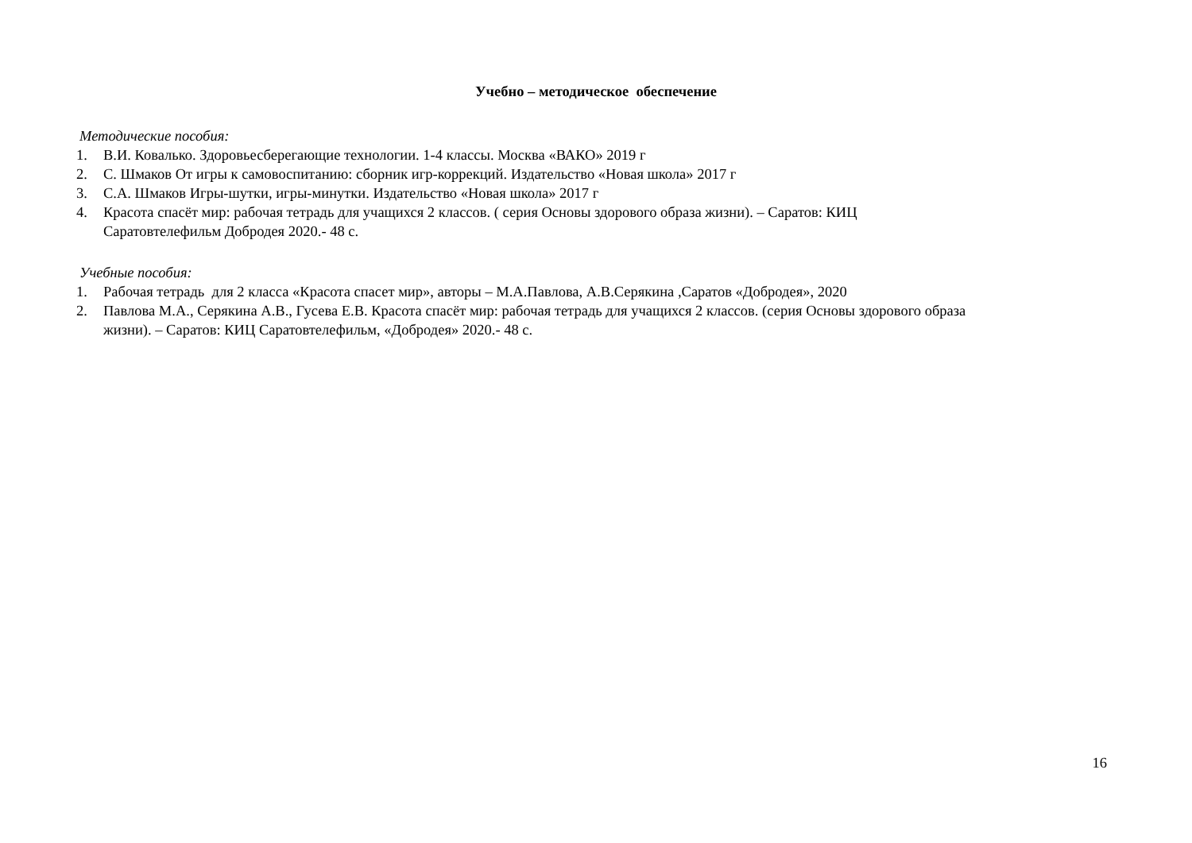Учебно – методическое обеспечение
Методические пособия:
1. В.И. Ковалько. Здоровьесберегающие технологии. 1-4 классы. Москва «ВАКО» 2019 г
2. С. Шмаков От игры к самовоспитанию: сборник игр-коррекций. Издательство «Новая школа» 2017 г
3. С.А. Шмаков Игры-шутки, игры-минутки. Издательство «Новая школа» 2017 г
4. Красота спасёт мир: рабочая тетрадь для учащихся 2 классов. ( серия Основы здорового образа жизни). – Саратов: КИЦ Саратовтелефильм Добродея 2020.- 48 с.
Учебные пособия:
1. Рабочая тетрадь для 2 класса «Красота спасет мир», авторы – М.А.Павлова, А.В.Серякина ,Саратов «Добродея», 2020
2. Павлова М.А., Серякина А.В., Гусева Е.В. Красота спасёт мир: рабочая тетрадь для учащихся 2 классов. (серия Основы здорового образа жизни). – Саратов: КИЦ Саратовтелефильм, «Добродея» 2020.- 48 с.
16